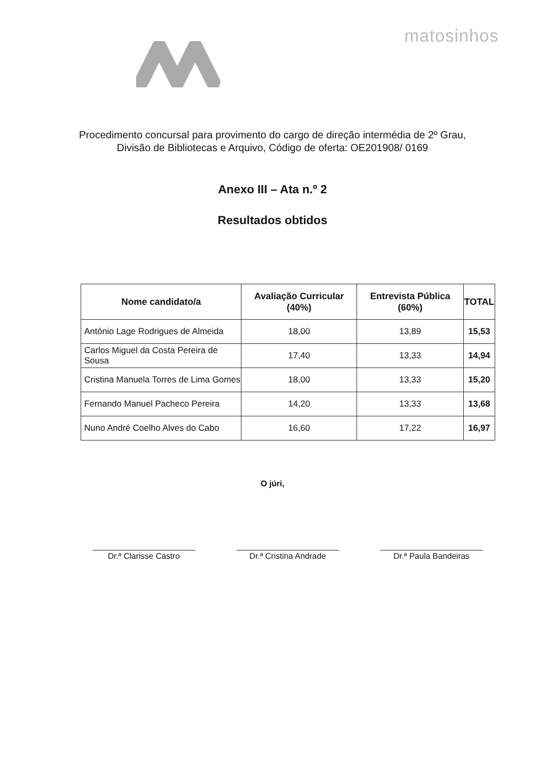matosinhos
Procedimento concursal para provimento do cargo de direção intermédia de 2º Grau, Divisão de Bibliotecas e Arquivo, Código de oferta: OE201908/ 0169
Anexo III – Ata n.º 2
Resultados obtidos
| Nome candidato/a | Avaliação Curricular (40%) | Entrevista Pública (60%) | TOTAL |
| --- | --- | --- | --- |
| António Lage Rodrigues de Almeida | 18,00 | 13,89 | 15,53 |
| Carlos Miguel da Costa Pereira de Sousa | 17,40 | 13,33 | 14,94 |
| Cristina Manuela Torres de Lima Gomes | 18,00 | 13,33 | 15,20 |
| Fernando Manuel Pacheco Pereira | 14,20 | 13,33 | 13,68 |
| Nuno André Coelho Alves do Cabo | 16,60 | 17,22 | 16,97 |
O júri,
Dr.ª Clarisse Castro Dr.ª Cristina Andrade
Dr.ª Paula Bandeiras